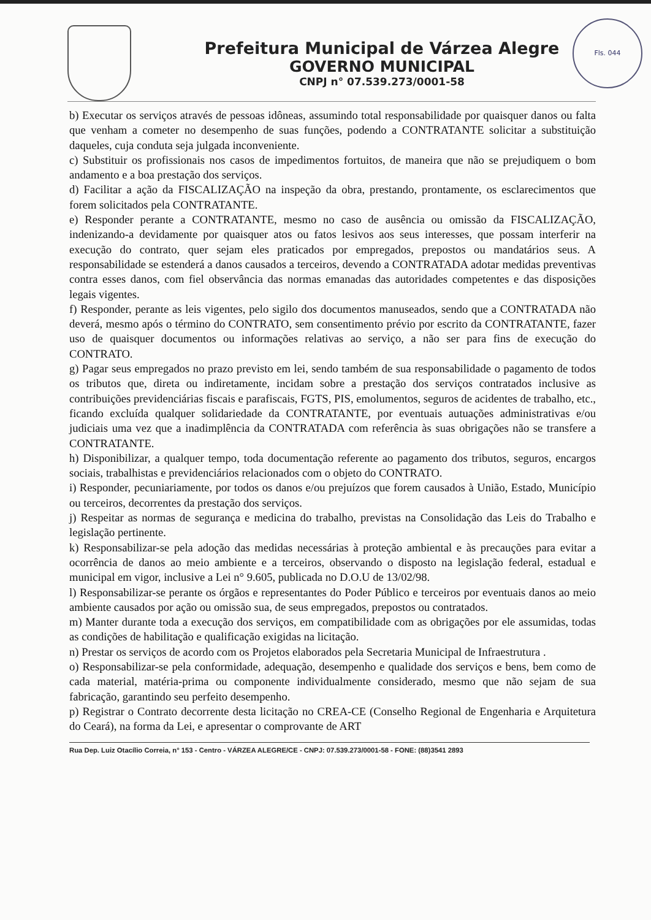Fls. 044
Prefeitura Municipal de Várzea Alegre
GOVERNO MUNICIPAL
CNPJ n° 07.539.273/0001-58
b) Executar os serviços através de pessoas idôneas, assumindo total responsabilidade por quaisquer danos ou falta que venham a cometer no desempenho de suas funções, podendo a CONTRATANTE solicitar a substituição daqueles, cuja conduta seja julgada inconveniente.
c) Substituir os profissionais nos casos de impedimentos fortuitos, de maneira que não se prejudiquem o bom andamento e a boa prestação dos serviços.
d) Facilitar a ação da FISCALIZAÇÃO na inspeção da obra, prestando, prontamente, os esclarecimentos que forem solicitados pela CONTRATANTE.
e) Responder perante a CONTRATANTE, mesmo no caso de ausência ou omissão da FISCALIZAÇÃO, indenizando-a devidamente por quaisquer atos ou fatos lesivos aos seus interesses, que possam interferir na execução do contrato, quer sejam eles praticados por empregados, prepostos ou mandatários seus. A responsabilidade se estenderá a danos causados a terceiros, devendo a CONTRATADA adotar medidas preventivas contra esses danos, com fiel observância das normas emanadas das autoridades competentes e das disposições legais vigentes.
f) Responder, perante as leis vigentes, pelo sigilo dos documentos manuseados, sendo que a CONTRATADA não deverá, mesmo após o término do CONTRATO, sem consentimento prévio por escrito da CONTRATANTE, fazer uso de quaisquer documentos ou informações relativas ao serviço, a não ser para fins de execução do CONTRATO.
g) Pagar seus empregados no prazo previsto em lei, sendo também de sua responsabilidade o pagamento de todos os tributos que, direta ou indiretamente, incidam sobre a prestação dos serviços contratados inclusive as contribuições previdenciárias fiscais e parafiscais, FGTS, PIS, emolumentos, seguros de acidentes de trabalho, etc., ficando excluída qualquer solidariedade da CONTRATANTE, por eventuais autuações administrativas e/ou judiciais uma vez que a inadimplência da CONTRATADA com referência às suas obrigações não se transfere a CONTRATANTE.
h) Disponibilizar, a qualquer tempo, toda documentação referente ao pagamento dos tributos, seguros, encargos sociais, trabalhistas e previdenciários relacionados com o objeto do CONTRATO.
i) Responder, pecuniariamente, por todos os danos e/ou prejuízos que forem causados à União, Estado, Município ou terceiros, decorrentes da prestação dos serviços.
j) Respeitar as normas de segurança e medicina do trabalho, previstas na Consolidação das Leis do Trabalho e legislação pertinente.
k) Responsabilizar-se pela adoção das medidas necessárias à proteção ambiental e às precauções para evitar a ocorrência de danos ao meio ambiente e a terceiros, observando o disposto na legislação federal, estadual e municipal em vigor, inclusive a Lei n° 9.605, publicada no D.O.U de 13/02/98.
l) Responsabilizar-se perante os órgãos e representantes do Poder Público e terceiros por eventuais danos ao meio ambiente causados por ação ou omissão sua, de seus empregados, prepostos ou contratados.
m) Manter durante toda a execução dos serviços, em compatibilidade com as obrigações por ele assumidas, todas as condições de habilitação e qualificação exigidas na licitação.
n) Prestar os serviços de acordo com os Projetos elaborados pela Secretaria Municipal de Infraestrutura .
o) Responsabilizar-se pela conformidade, adequação, desempenho e qualidade dos serviços e bens, bem como de cada material, matéria-prima ou componente individualmente considerado, mesmo que não sejam de sua fabricação, garantindo seu perfeito desempenho.
p) Registrar o Contrato decorrente desta licitação no CREA-CE (Conselho Regional de Engenharia e Arquitetura do Ceará), na forma da Lei, e apresentar o comprovante de ART
Rua Dep. Luiz Otacílio Correia, n° 153 - Centro - VÁRZEA ALEGRE/CE - CNPJ: 07.539.273/0001-58 - FONE: (88)3541 2893